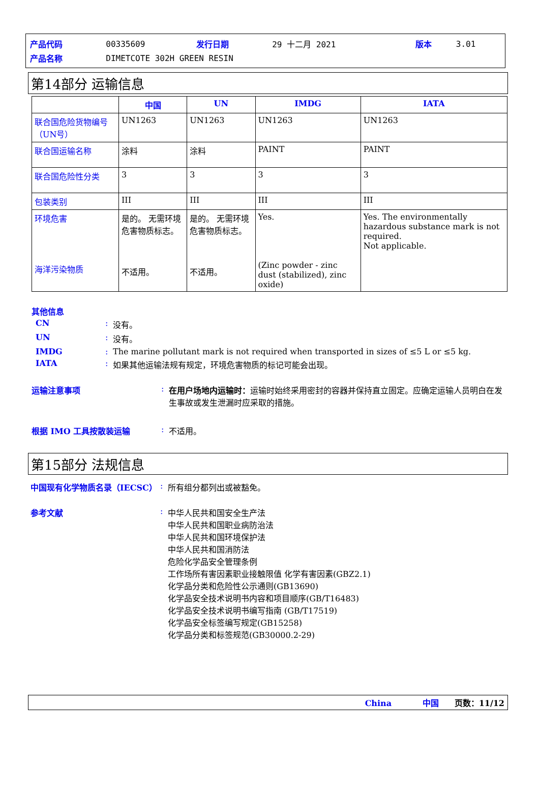| 产品代码 | 00335609 | 发行日期 | 29 十二月 2021 | 版本 | 3.01 |
| 产品名称 | DIMETCOTE 302H GREEN RESIN | | | | |
第14部分 运输信息
| | 中国 | UN | IMDG | IATA |
| --- | --- | --- | --- | --- |
| 联合国危险货物编号（UN号） | UN1263 | UN1263 | UN1263 | UN1263 |
| 联合国运输名称 | 涂料 | 涂料 | PAINT | PAINT |
| 联合国危险性分类 | 3 | 3 | 3 | 3 |
| 包装类别 | III | III | III | III |
| 环境危害 海洋污染物质 | 是的。 无需环境危害物质标志。 不适用。 | 是的。 无需环境危害物质标志。 不适用。 | Yes. (Zinc powder - zinc dust (stabilized), zinc oxide) | Yes. The environmentally hazardous substance mark is not required. Not applicable. |
其他信息
CN: 没有。
UN: 没有。
IMDG: The marine pollutant mark is not required when transported in sizes of ≤5 L or ≤5 kg.
IATA: 如果其他运输法规有规定，环境危害物质的标记可能会出现。
运输注意事项: 在用户场地内运输时：运输时始终采用密封的容器并保持直立固定。应确定运输人员明白在发生事故或发生泄漏时应采取的措施。
根据 IMO 工具按散装运输: 不适用。
第15部分 法规信息
中国现有化学物质名录（IECSC）: 所有组分都列出或被豁免。
参考文献: 中华人民共和国安全生产法
中华人民共和国职业病防治法
中华人民共和国环境保护法
中华人民共和国消防法
危险化学品安全管理条例
工作场所有害因素职业接触限值 化学有害因素(GBZ2.1)
化学品分类和危险性公示通则(GB13690)
化学品安全技术说明书内容和项目顺序(GB/T16483)
化学品安全技术说明书编写指南 (GB/T17519)
化学品安全标签编写规定(GB15258)
化学品分类和标签规范(GB30000.2-29)
China 中国 页数：11/12